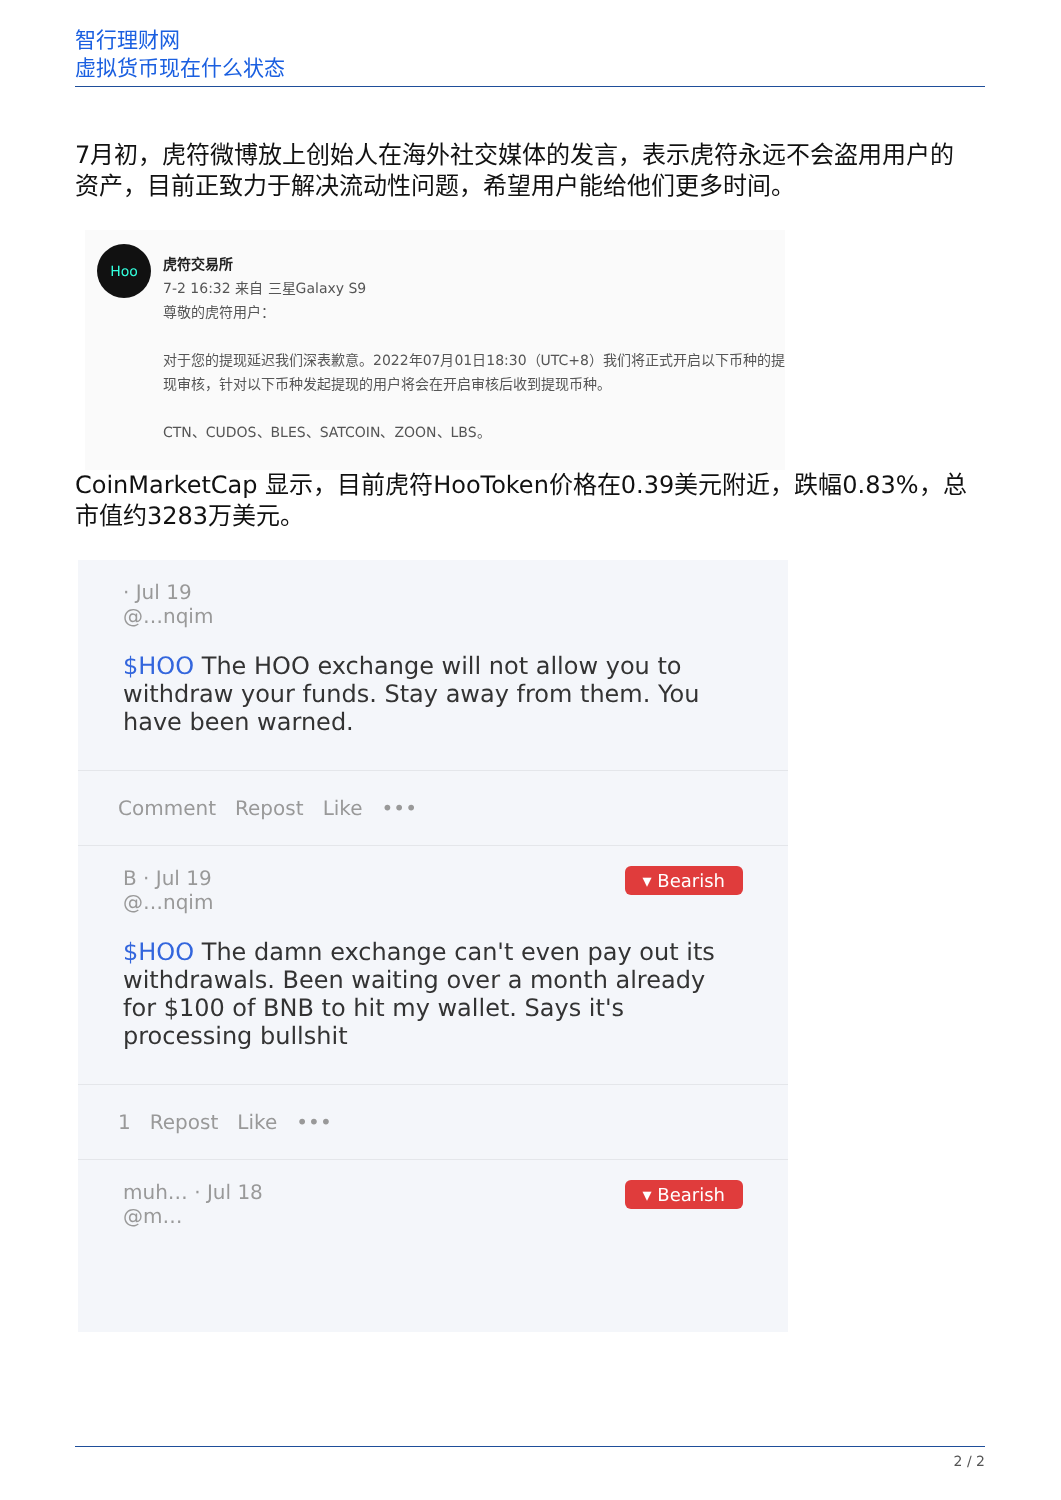智行理财网
虚拟货币现在什么状态
7月初，虎符微博放上创始人在海外社交媒体的发言，表示虎符永远不会盗用用户的资产，目前正致力于解决流动性问题，希望用户能给他们更多时间。
Hoo
虎符交易所
7-2 16:32 来自 三星Galaxy S9
尊敬的虎符用户：
对于您的提现延迟我们深表歉意。2022年07月01日18:30（UTC+8）我们将正式开启以下币种的提现审核，针对以下币种发起提现的用户将会在开启审核后收到提现币种。
CTN、CUDOS、BLES、SATCOIN、ZOON、LBS。
CoinMarketCap 显示，目前虎符HooToken价格在0.39美元附近，跌幅0.83%，总市值约3283万美元。
· Jul 19
@…nqim
$HOO The HOO exchange will not allow you to withdraw your funds. Stay away from them. You have been warned.
Comment Repost Like •••
▾ Bearish
B · Jul 19
@…nqim
$HOO The damn exchange can't even pay out its withdrawals. Been waiting over a month already for $100 of BNB to hit my wallet. Says it's processing bullshit
1 Repost Like •••
▾ Bearish
muh… · Jul 18
@m…
2 / 2